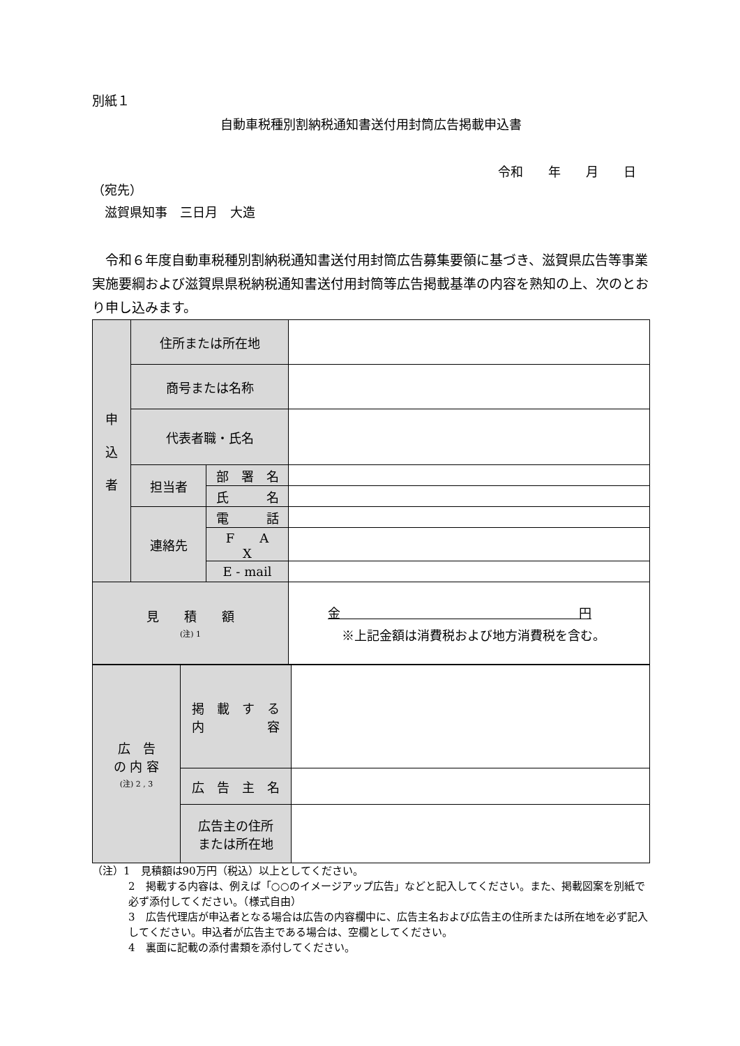別紙１
自動車税種別割納税通知書送付用封筒広告掲載申込書
令和　　年　　月　　日
（宛先）
　滋賀県知事　三日月　大造
　令和６年度自動車税種別割納税通知書送付用封筒広告募集要領に基づき、滋賀県広告等事業実施要綱および滋賀県県税納税通知書送付用封筒等広告掲載基準の内容を熟知の上、次のとおり申し込みます。
| 申 込 者 | 住所または所在地 | | |
| | 商号または名称 | | |
| | 代表者職・氏名 | | |
| | 担当者 | 部 署 名 | |
| | | 氏 名 | |
| | 連絡先 | 電 話 | |
| | | F A X | |
| | | E - mail | |
| 見 積 額 (注) 1 | | | 金 円 ※上記金額は消費税および地方消費税を含む。 |
| 広 告 の 内 容 (注) 2 , 3 | 掲 載 す る 内 容 | |
| | 広 告 主 名 | |
| | 広告主の住所 または所在地 | |
（注）1　見積額は90万円（税込）以上としてください。
2　掲載する内容は、例えば「○○のイメージアップ広告」などと記入してください。また、掲載図案を別紙で必ず添付してください。（様式自由）
3　広告代理店が申込者となる場合は広告の内容欄中に、広告主名および広告主の住所または所在地を必ず記入してください。申込者が広告主である場合は、空欄としてください。
4　裏面に記載の添付書類を添付してください。